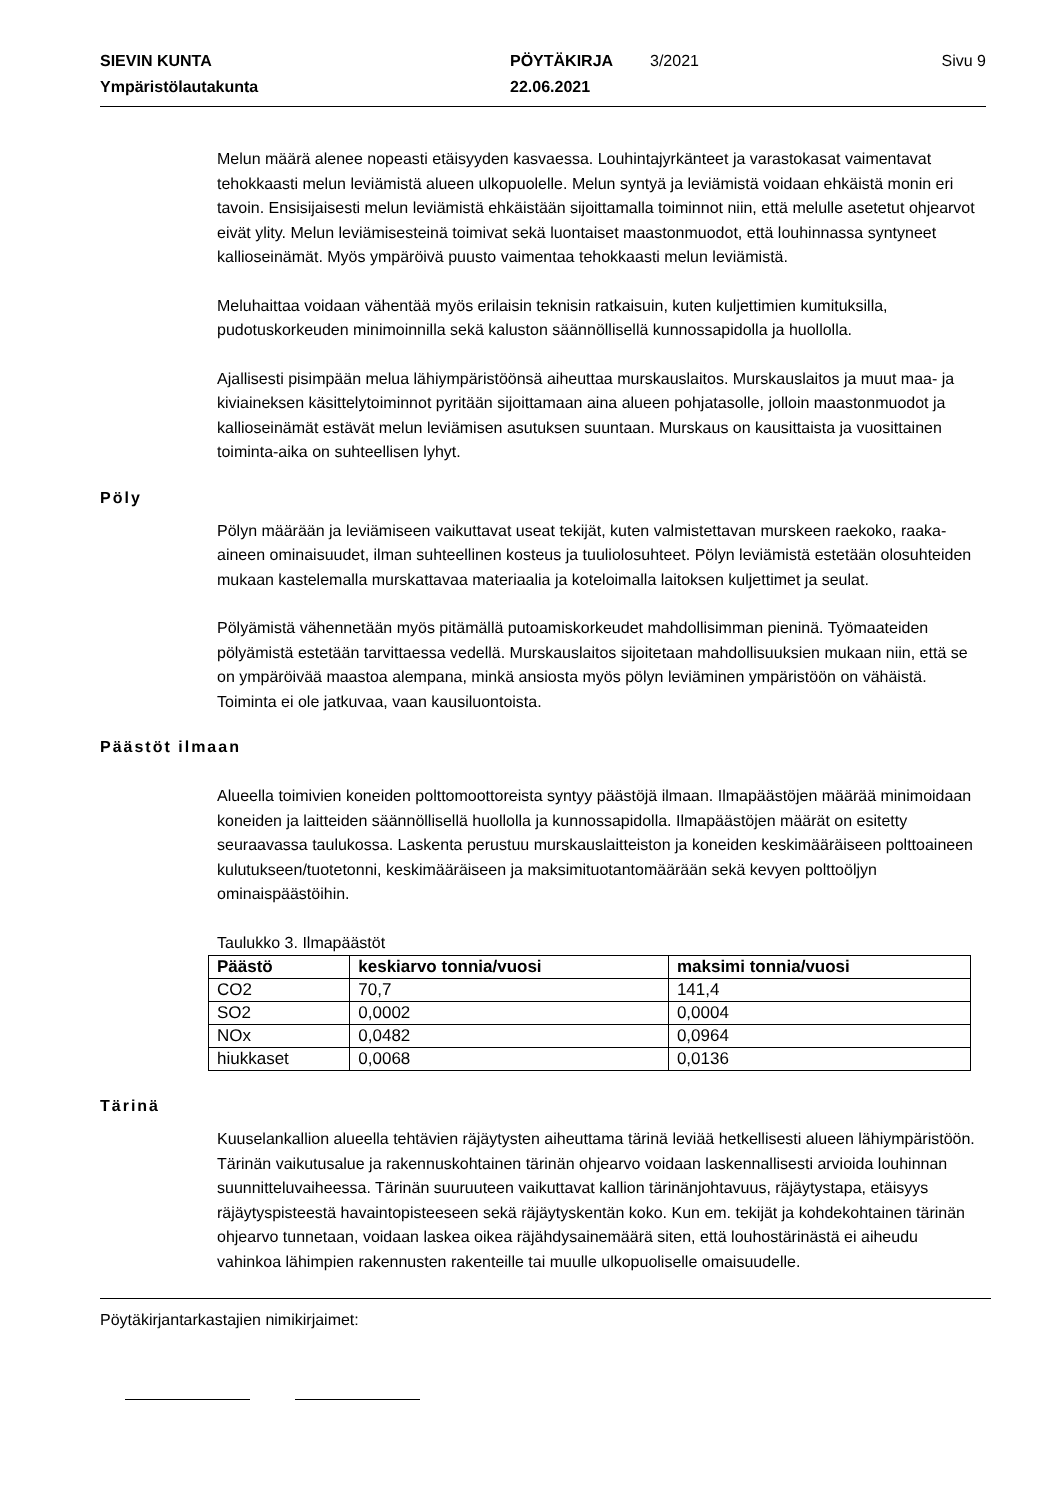SIEVIN KUNTA PÖYTÄKIRJA 3/2021 Sivu 9 Ympäristölautakunta 22.06.2021
Melun määrä alenee nopeasti etäisyyden kasvaessa. Louhintajyrkänteet ja varastokasat vaimentavat tehokkaasti melun leviämistä alueen ulkopuolelle. Melun syntyä ja leviämistä voidaan ehkäistä monin eri tavoin. Ensisijaisesti melun leviämistä ehkäistään sijoittamalla toiminnot niin, että melulle asetetut ohjearvot eivät ylity. Melun leviämisesteinä toimivat sekä luontaiset maastonmuodot, että louhinnassa syntyneet kallioseinämät. Myös ympäröivä puusto vaimentaa tehokkaasti melun leviämistä.
Meluhaittaa voidaan vähentää myös erilaisin teknisin ratkaisuin, kuten kuljettimien kumituksilla, pudotuskorkeuden minimoinnilla sekä kaluston säännöllisellä kunnossapidolla ja huollolla.
Ajallisesti pisimpään melua lähiympäristöönsä aiheuttaa murskauslaitos. Murskauslaitos ja muut maa- ja kiviaineksen käsittelytoiminnot pyritään sijoittamaan aina alueen pohjatasolle, jolloin maastonmuodot ja kallioseinämät estävät melun leviämisen asutuksen suuntaan. Murskaus on kausittaista ja vuosittainen toiminta-aika on suhteellisen lyhyt.
Pöly
Pölyn määrään ja leviämiseen vaikuttavat useat tekijät, kuten valmistettavan murskeen raekoko, raaka-aineen ominaisuudet, ilman suhteellinen kosteus ja tuuliolosuhteet. Pölyn leviämistä estetään olosuhteiden mukaan kastelemalla murskattavaa materiaalia ja koteloimalla laitoksen kuljettimet ja seulat.
Pölyämistä vähennetään myös pitämällä putoamiskorkeudet mahdollisimman pieninä. Työmaateiden pölyämistä estetään tarvittaessa vedellä. Murskauslaitos sijoitetaan mahdollisuuksien mukaan niin, että se on ympäröivää maastoa alempana, minkä ansiosta myös pölyn leviäminen ympäristöön on vähäistä. Toiminta ei ole jatkuvaa, vaan kausiluontoista.
Päästöt ilmaan
Alueella toimivien koneiden polttomoottoreista syntyy päästöjä ilmaan. Ilmapäästöjen määrää minimoidaan koneiden ja laitteiden säännöllisellä huollolla ja kunnossapidolla. Ilmapäästöjen määrät on esitetty seuraavassa taulukossa. Laskenta perustuu murskauslaitteiston ja koneiden keskimääräiseen polttoaineen kulutukseen/tuotetonni, keskimääräiseen ja maksimituotantomäärään sekä kevyen polttoöljyn ominaispäästöihin.
Taulukko 3. Ilmapäästöt
| Päästö | keskiarvo tonnia/vuosi | maksimi tonnia/vuosi |
| --- | --- | --- |
| CO2 | 70,7 | 141,4 |
| SO2 | 0,0002 | 0,0004 |
| NOx | 0,0482 | 0,0964 |
| hiukkaset | 0,0068 | 0,0136 |
Tärinä
Kuuselankallion alueella tehtävien räjäytysten aiheuttama tärinä leviää hetkellisesti alueen lähiympäristöön. Tärinän vaikutusalue ja rakennuskohtainen tärinän ohjearvo voidaan laskennallisesti arvioida louhinnan suunnitteluvaiheessa. Tärinän suuruuteen vaikuttavat kallion tärinänjohtavuus, räjäytystapa, etäisyys räjäytyspisteestä havaintopisteeseen sekä räjäytyskentän koko. Kun em. tekijät ja kohdekohtainen tärinän ohjearvo tunnetaan, voidaan laskea oikea räjähdysainemäärä siten, että louhostärinästä ei aiheudu vahinkoa lähimpien rakennusten rakenteille tai muulle ulkopuoliselle omaisuudelle.
Pöytäkirjantarkastajien nimikirjaimet: